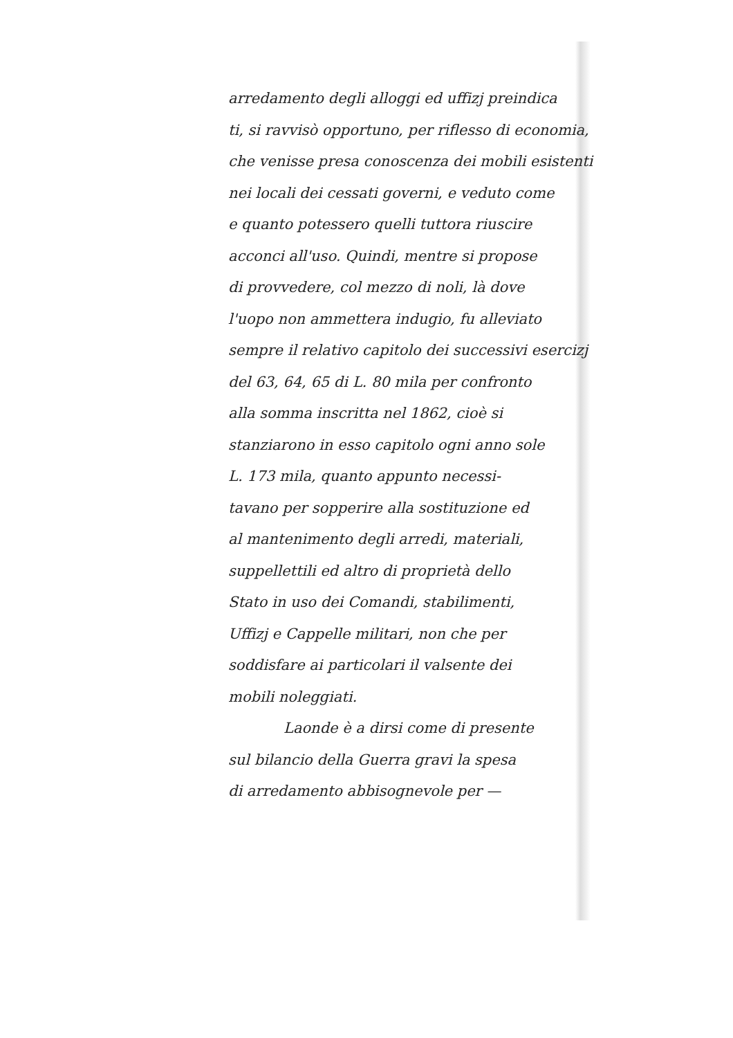arredamento degli alloggi ed uffizj preindica
ti, si ravvisò opportuno, per riflesso di economia,
che venisse presa conoscenza dei mobili esistenti
nei locali dei cessati governi, e veduto come
e quanto potessero quelli tuttora riuscire
acconci all'uso. Quindi, mentre si propose
di provvedere, col mezzo di noli, là dove
l'uopo non ammettera indugio, fu alleviato
sempre il relativo capitolo dei successivi esercizj
del 63, 64, 65 di L. 80 mila per confronto
alla somma inscritta nel 1862, cioè si
stanziarono in esso capitolo ogni anno sole
L. 173 mila, quanto appunto necessi-
tavano per sopperire alla sostituzione ed
al mantenimento degli arredi, materiali,
suppellettili ed altro di proprietà dello
Stato in uso dei Comandi, stabilimenti,
Uffizj e Cappelle militari, non che per
soddisfare ai particolari il valsente dei
mobili noleggiati.
Laonde è a dirsi come di presente
sul bilancio della Guerra gravi la spesa
di arredamento abbisognevole per —